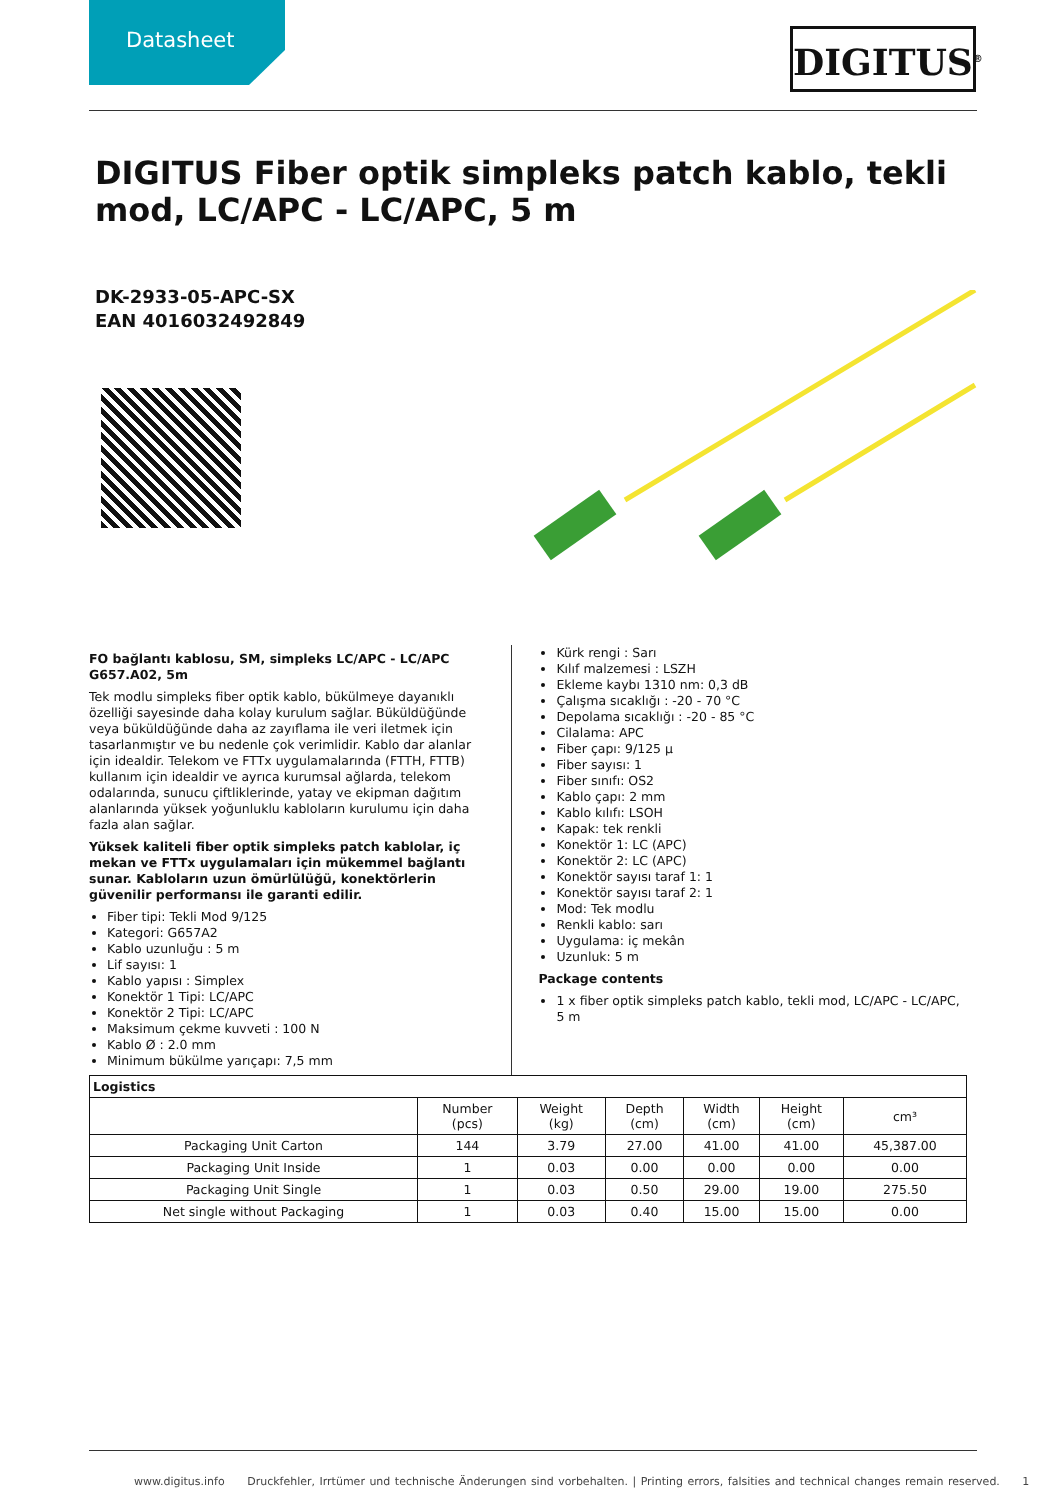Datasheet DIGITUS<sup>®</sup>
DIGITUS Fiber optik simpleks patch kablo, tekli mod, LC/APC - LC/APC, 5 m
DK-2933-05-APC-SX
EAN 4016032492849
FO bağlantı kablosu, SM, simpleks LC/APC - LC/APC G657.A02, 5m
Tek modlu simpleks fiber optik kablo, bükülmeye dayanıklı özelliği sayesinde daha kolay kurulum sağlar. Büküldüğünde veya büküldüğünde daha az zayıflama ile veri iletmek için tasarlanmıştır ve bu nedenle çok verimlidir. Kablo dar alanlar için idealdir. Telekom ve FTTx uygulamalarında (FTTH, FTTB) kullanım için idealdir ve ayrıca kurumsal ağlarda, telekom odalarında, sunucu çiftliklerinde, yatay ve ekipman dağıtım alanlarında yüksek yoğunluklu kabloların kurulumu için daha fazla alan sağlar.
Yüksek kaliteli fiber optik simpleks patch kablolar, iç mekan ve FTTx uygulamaları için mükemmel bağlantı sunar. Kabloların uzun ömürlülüğü, konektörlerin güvenilir performansı ile garanti edilir.
Fiber tipi: Tekli Mod 9/125
Kategori: G657A2
Kablo uzunluğu : 5 m
Lif sayısı: 1
Kablo yapısı : Simplex
Konektör 1 Tipi: LC/APC
Konektör 2 Tipi: LC/APC
Maksimum çekme kuvveti : 100 N
Kablo Ø : 2.0 mm
Minimum bükülme yarıçapı: 7,5 mm
Kürk rengi : Sarı
Kılıf malzemesi : LSZH
Ekleme kaybı 1310 nm: 0,3 dB
Çalışma sıcaklığı : -20 - 70 °C
Depolama sıcaklığı : -20 - 85 °C
Cilalama: APC
Fiber çapı: 9/125 µ
Fiber sayısı: 1
Fiber sınıfı: OS2
Kablo çapı: 2 mm
Kablo kılıfı: LSOH
Kapak: tek renkli
Konektör 1: LC (APC)
Konektör 2: LC (APC)
Konektör sayısı taraf 1: 1
Konektör sayısı taraf 2: 1
Mod: Tek modlu
Renkli kablo: sarı
Uygulama: iç mekân
Uzunluk: 5 m
Package contents
1 x fiber optik simpleks patch kablo, tekli mod, LC/APC - LC/APC, 5 m
| Logistics | | | | | | |
| --- | --- | --- | --- | --- | --- | --- |
| | Number (pcs) | Weight (kg) | Depth (cm) | Width (cm) | Height (cm) | cm³ |
| Packaging Unit Carton | 144 | 3.79 | 27.00 | 41.00 | 41.00 | 45,387.00 |
| Packaging Unit Inside | 1 | 0.03 | 0.00 | 0.00 | 0.00 | 0.00 |
| Packaging Unit Single | 1 | 0.03 | 0.50 | 29.00 | 19.00 | 275.50 |
| Net single without Packaging | 1 | 0.03 | 0.40 | 15.00 | 15.00 | 0.00 |
www.digitus.info Druckfehler, Irrtümer und technische Änderungen sind vorbehalten. | Printing errors, falsities and technical changes remain reserved. 1